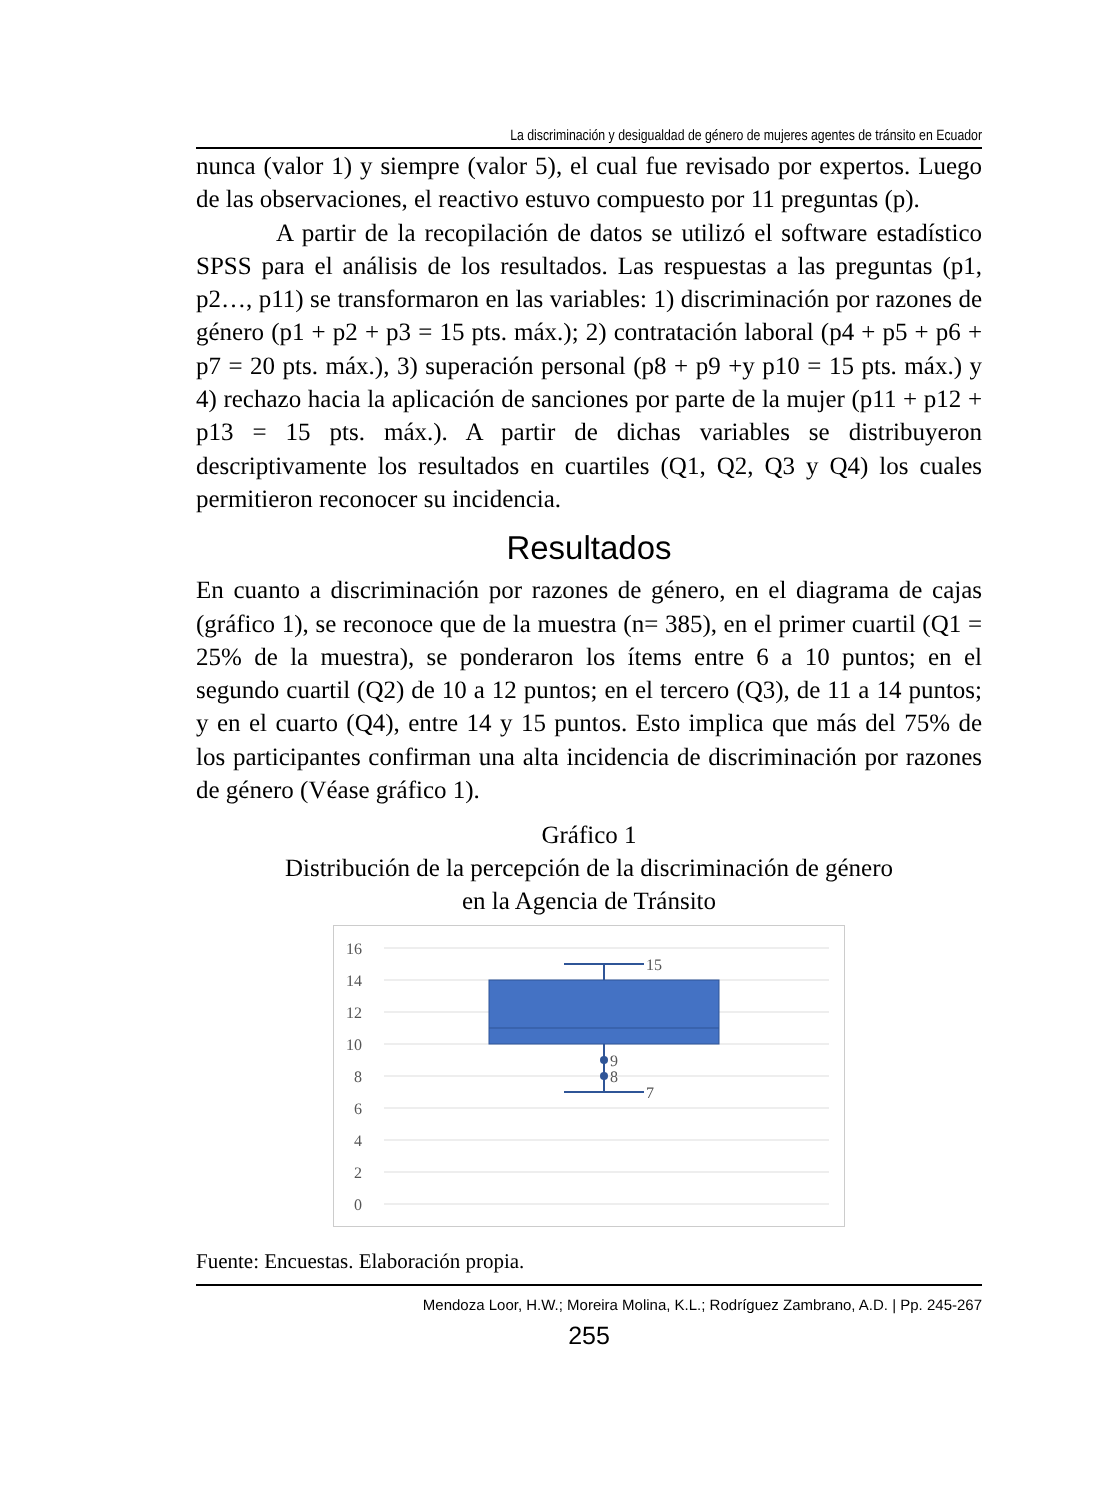La discriminación y desigualdad de género de mujeres agentes de tránsito en Ecuador
nunca (valor 1) y siempre (valor 5), el cual fue revisado por expertos. Luego de las observaciones, el reactivo estuvo compuesto por 11 preguntas (p).
A partir de la recopilación de datos se utilizó el software estadístico SPSS para el análisis de los resultados. Las respuestas a las preguntas (p1, p2…, p11) se transformaron en las variables: 1) discriminación por razones de género (p1 + p2 + p3 = 15 pts. máx.); 2) contratación laboral (p4 + p5 + p6 + p7 = 20 pts. máx.), 3) superación personal (p8 + p9 +y p10 = 15 pts. máx.) y 4) rechazo hacia la aplicación de sanciones por parte de la mujer (p11 + p12 + p13 = 15 pts. máx.). A partir de dichas variables se distribuyeron descriptivamente los resultados en cuartiles (Q1, Q2, Q3 y Q4) los cuales permitieron reconocer su incidencia.
Resultados
En cuanto a discriminación por razones de género, en el diagrama de cajas (gráfico 1), se reconoce que de la muestra (n= 385), en el primer cuartil (Q1 = 25% de la muestra), se ponderaron los ítems entre 6 a 10 puntos; en el segundo cuartil (Q2) de 10 a 12 puntos; en el tercero (Q3), de 11 a 14 puntos; y en el cuarto (Q4), entre 14 y 15 puntos. Esto implica que más del 75% de los participantes confirman una alta incidencia de discriminación por razones de género (Véase gráfico 1).
Gráfico 1
Distribución de la percepción de la discriminación de género
en la Agencia de Tránsito
16
14
12
10
8
6
4
2
0
15
7
9
8
Fuente: Encuestas. Elaboración propia.
Mendoza Loor, H.W.; Moreira Molina, K.L.; Rodríguez Zambrano, A.D. | Pp. 245-267
255